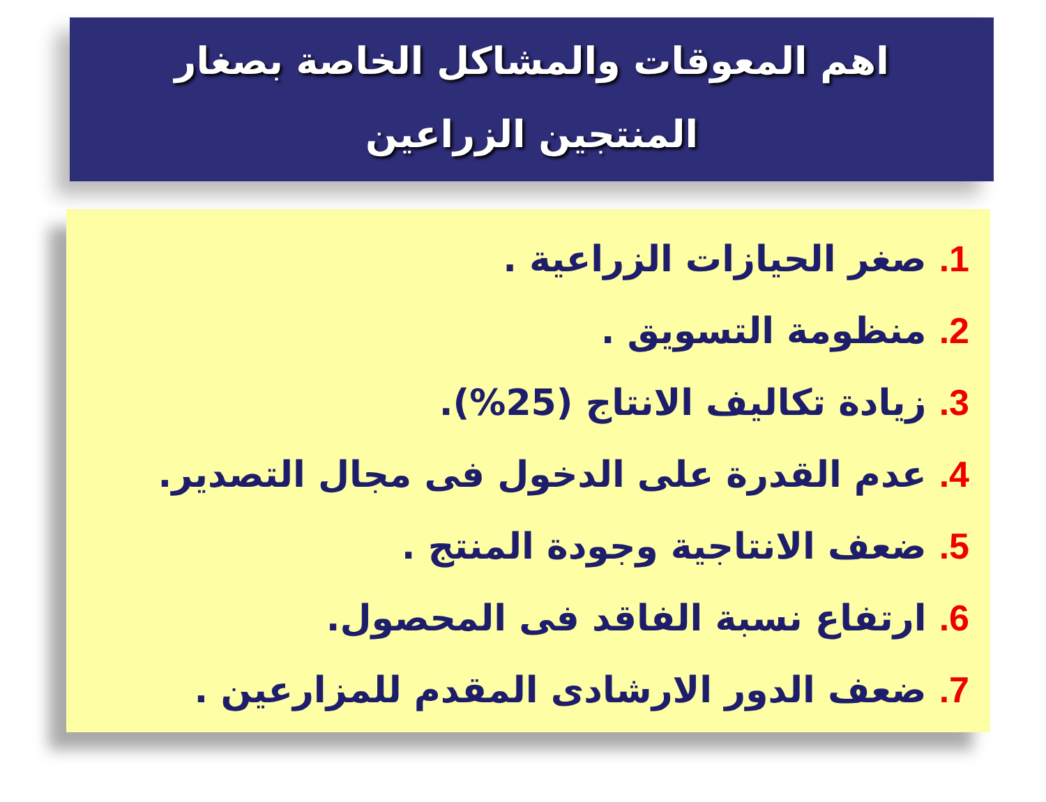اهم المعوقات والمشاكل الخاصة بصغار
المنتجين الزراعين
1. صغر الحيازات الزراعية .
2. منظومة التسويق .
3. زيادة تكاليف الانتاج (25%).
4. عدم القدرة على الدخول فى مجال التصدير.
5. ضعف الانتاجية وجودة المنتج .
6. ارتفاع نسبة الفاقد فى المحصول.
7. ضعف الدور الارشادى المقدم للمزارعين .